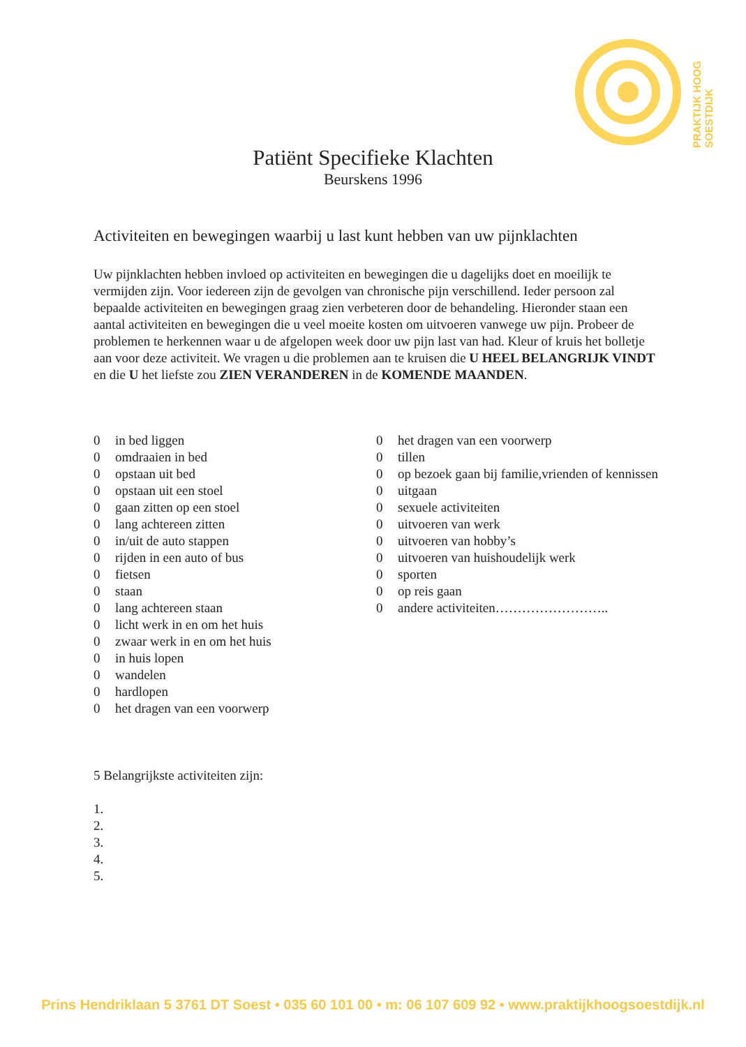PRAKTIJK HOOG SOESTDIJK
Patiënt Specifieke Klachten
Beurskens 1996
Activiteiten en bewegingen waarbij u last kunt hebben van uw pijnklachten
Uw pijnklachten hebben invloed op activiteiten en bewegingen die u dagelijks doet en moeilijk te vermijden zijn. Voor iedereen zijn de gevolgen van chronische pijn verschillend. Ieder persoon zal bepaalde activiteiten en bewegingen graag zien verbeteren door de behandeling. Hieronder staan een aantal activiteiten en bewegingen die u veel moeite kosten om uitvoeren vanwege uw pijn. Probeer de problemen te herkennen waar u de afgelopen week door uw pijn last van had. Kleur of kruis het bolletje aan voor deze activiteit. We vragen u die problemen aan te kruisen die U HEEL BELANGRIJK VINDT en die U het liefste zou ZIEN VERANDEREN in de KOMENDE MAANDEN.
0 in bed liggen
0 omdraaien in bed
0 opstaan uit bed
0 opstaan uit een stoel
0 gaan zitten op een stoel
0 lang achtereen zitten
0 in/uit de auto stappen
0 rijden in een auto of bus
0 fietsen
0 staan
0 lang achtereen staan
0 licht werk in en om het huis
0 zwaar werk in en om het huis
0 in huis lopen
0 wandelen
0 hardlopen
0 het dragen van een voorwerp
0 het dragen van een voorwerp
0 tillen
0 op bezoek gaan bij familie,vrienden of kennissen
0 uitgaan
0 sexuele activiteiten
0 uitvoeren van werk
0 uitvoeren van hobby’s
0 uitvoeren van huishoudelijk werk
0 sporten
0 op reis gaan
0 andere activiteiten……………………..
5 Belangrijkste activiteiten zijn:
1.
2.
3.
4.
5.
Prins Hendriklaan 5 3761 DT Soest • 035 60 101 00 • m: 06 107 609 92 • www.praktijkhoogsoestdijk.nl